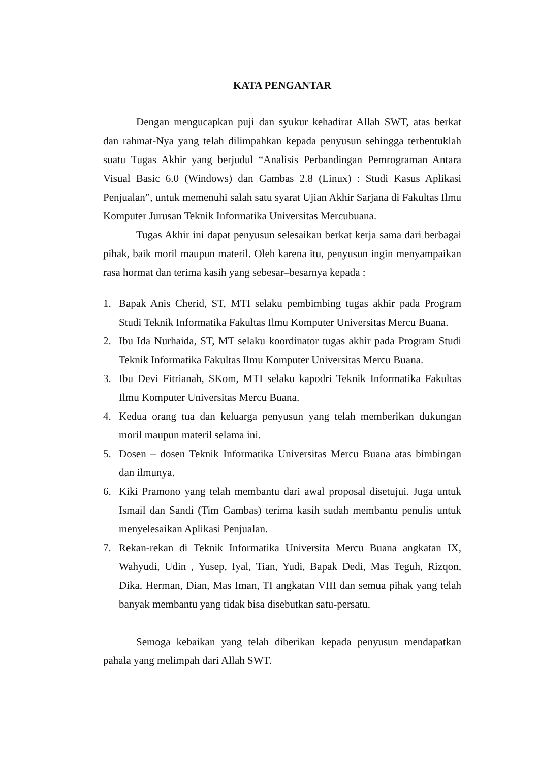KATA PENGANTAR
Dengan mengucapkan puji dan syukur kehadirat Allah SWT, atas berkat dan rahmat-Nya yang telah dilimpahkan kepada penyusun sehingga terbentuklah suatu Tugas Akhir yang berjudul “Analisis Perbandingan Pemrograman Antara Visual Basic 6.0 (Windows) dan Gambas 2.8 (Linux) : Studi Kasus Aplikasi Penjualan”, untuk memenuhi salah satu syarat Ujian Akhir Sarjana di Fakultas Ilmu Komputer Jurusan Teknik Informatika Universitas Mercubuana.
Tugas Akhir ini dapat penyusun selesaikan berkat kerja sama dari berbagai pihak, baik moril maupun materil. Oleh karena itu, penyusun ingin menyampaikan rasa hormat dan terima kasih yang sebesar–besarnya kepada :
1. Bapak Anis Cherid, ST, MTI selaku pembimbing tugas akhir pada Program Studi Teknik Informatika Fakultas Ilmu Komputer Universitas Mercu Buana.
2. Ibu Ida Nurhaida, ST, MT selaku koordinator tugas akhir pada Program Studi Teknik Informatika Fakultas Ilmu Komputer Universitas Mercu Buana.
3. Ibu Devi Fitrianah, SKom, MTI selaku kapodri Teknik Informatika Fakultas Ilmu Komputer Universitas Mercu Buana.
4. Kedua orang tua dan keluarga penyusun yang telah memberikan dukungan moril maupun materil selama ini.
5. Dosen – dosen Teknik Informatika Universitas Mercu Buana atas bimbingan dan ilmunya.
6. Kiki Pramono yang telah membantu dari awal proposal disetujui. Juga untuk Ismail dan Sandi (Tim Gambas) terima kasih sudah membantu penulis untuk menyelesaikan Aplikasi Penjualan.
7. Rekan-rekan di Teknik Informatika Universita Mercu Buana angkatan IX, Wahyudi, Udin , Yusep, Iyal, Tian, Yudi, Bapak Dedi, Mas Teguh, Rizqon, Dika, Herman, Dian, Mas Iman, TI angkatan VIII dan semua pihak yang telah banyak membantu yang tidak bisa disebutkan satu-persatu.
Semoga kebaikan yang telah diberikan kepada penyusun mendapatkan pahala yang melimpah dari Allah SWT.